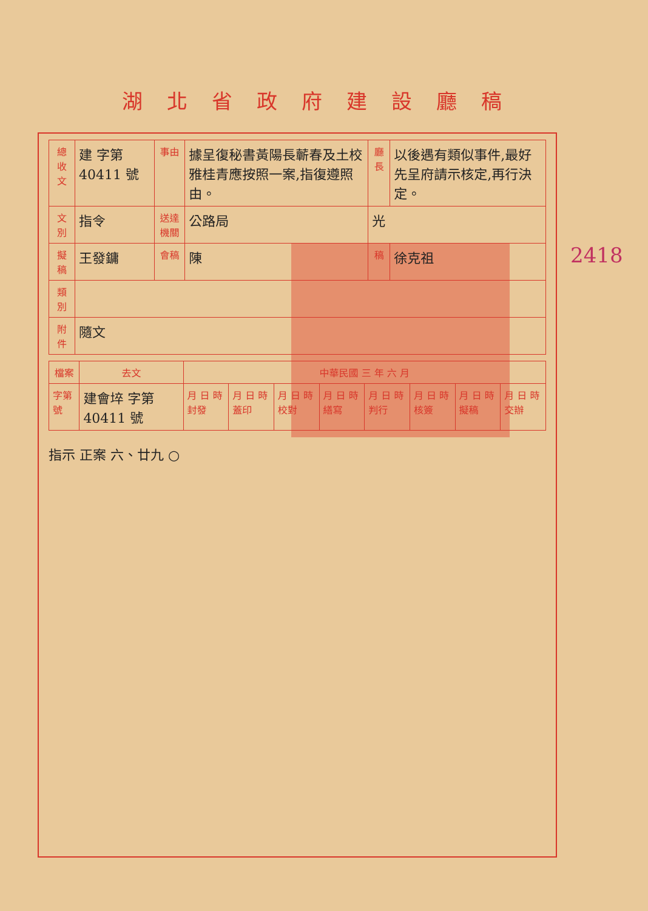湖北省政府建設廳稿
| 總收文 | 建 字第 40411 號 | 事由 | 據呈復秘書黃陽長蘄春及土校雅桂青應按照一案,指復遵照由。 | 廳長 | 以後遇有類似事件,最好先呈府請示核定,再行決定。 |
| 文別 | 指令 | 送達機關 | 公路局 | 光 | |
| 擬稿 | 王發鏞 | 會稿 | 陳 | 稿 | 徐克祖 |
| 類別 | | | | | |
| 附件 | 隨文 | | | | |
| 檔案 | 去文 | 中華民國 三 年 六 月 | | | | | | | |
| --- | --- | --- | --- | --- | --- | --- | --- | --- | --- |
| 字第 號 | 建會埣 字第 40411 號 | 月 日 時 封發 | 月 日 時 蓋印 | 月 日 時 校對 | 月 日 時 繕寫 | 月 日 時 判行 | 月 日 時 核簽 | 月 日 時 擬稿 | 月 日 時 交辦 |
指示 正案 六、廿九 ○
2418